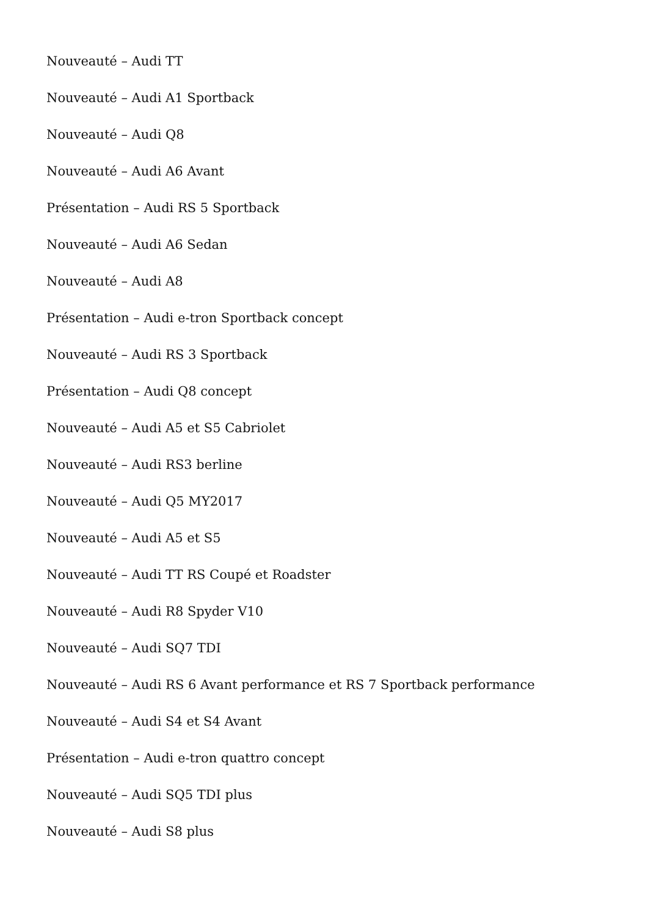Nouveauté – Audi TT
Nouveauté – Audi A1 Sportback
Nouveauté – Audi Q8
Nouveauté – Audi A6 Avant
Présentation – Audi RS 5 Sportback
Nouveauté – Audi A6 Sedan
Nouveauté – Audi A8
Présentation – Audi e-tron Sportback concept
Nouveauté – Audi RS 3 Sportback
Présentation – Audi Q8 concept
Nouveauté – Audi A5 et S5 Cabriolet
Nouveauté – Audi RS3 berline
Nouveauté – Audi Q5 MY2017
Nouveauté – Audi A5 et S5
Nouveauté – Audi TT RS Coupé et Roadster
Nouveauté – Audi R8 Spyder V10
Nouveauté – Audi SQ7 TDI
Nouveauté – Audi RS 6 Avant performance et RS 7 Sportback performance
Nouveauté – Audi S4 et S4 Avant
Présentation – Audi e-tron quattro concept
Nouveauté – Audi SQ5 TDI plus
Nouveauté – Audi S8 plus